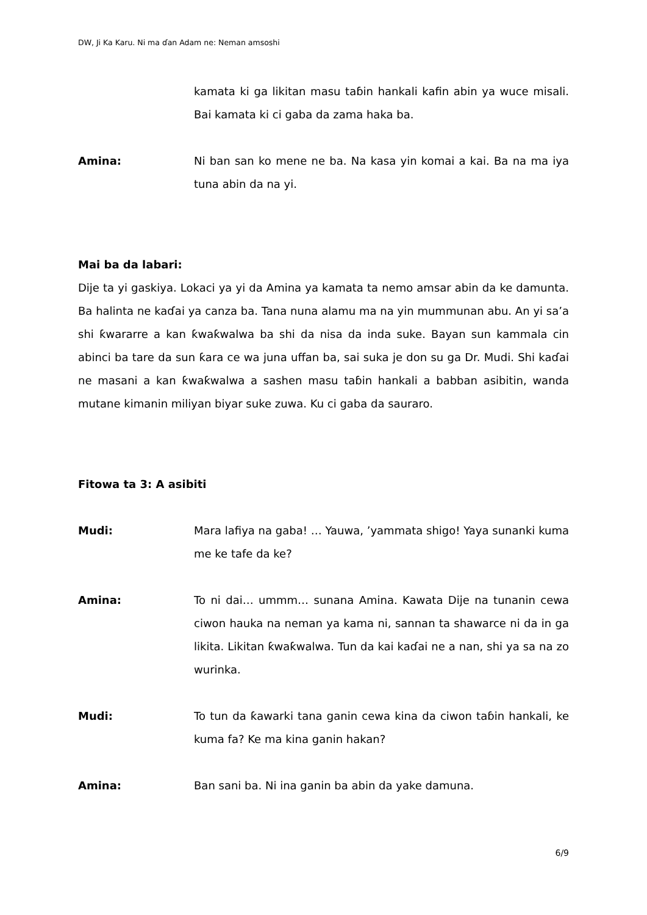DW, Ji Ka Karu. Ni ma ɗan Adam ne: Neman amsoshi
kamata ki ga likitan masu taɓin hankali kafin abin ya wuce misali. Bai kamata ki ci gaba da zama haka ba.
Amina: Ni ban san ko mene ne ba. Na kasa yin komai a kai. Ba na ma iya tuna abin da na yi.
Mai ba da labari:
Dije ta yi gaskiya. Lokaci ya yi da Amina ya kamata ta nemo amsar abin da ke damunta. Ba halinta ne kaɗai ya canza ba. Tana nuna alamu ma na yin mummunan abu. An yi sa’a shi ƙwararre a kan ƙwaƙwalwa ba shi da nisa da inda suke. Bayan sun kammala cin abinci ba tare da sun ƙara ce wa juna uffan ba, sai suka je don su ga Dr. Mudi. Shi kaɗai ne masani a kan ƙwaƙwalwa a sashen masu taɓin hankali a babban asibitin, wanda mutane kimanin miliyan biyar suke zuwa. Ku ci gaba da sauraro.
Fitowa ta 3: A asibiti
Mudi: Mara lafiya na gaba! … Yauwa, ’yammata shigo! Yaya sunanki kuma me ke tafe da ke?
Amina: To ni dai… ummm… sunana Amina. Kawata Dije na tunanin cewa ciwon hauka na neman ya kama ni, sannan ta shawarce ni da in ga likita. Likitan ƙwaƙwalwa. Tun da kai kaɗai ne a nan, shi ya sa na zo wurinka.
Mudi: To tun da ƙawarki tana ganin cewa kina da ciwon taɓin hankali, ke kuma fa? Ke ma kina ganin hakan?
Amina: Ban sani ba. Ni ina ganin ba abin da yake damuna.
6/9